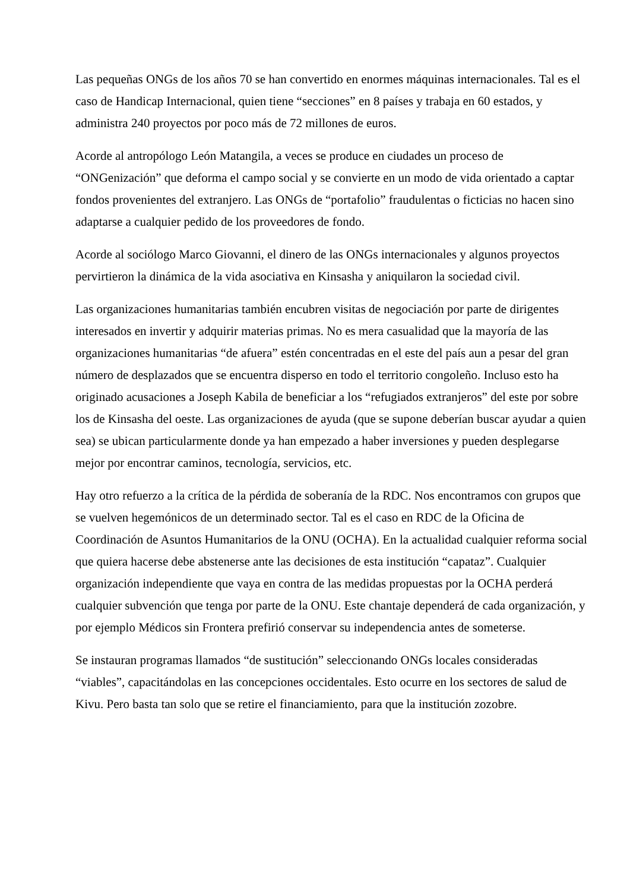Las pequeñas ONGs de los años 70 se han convertido en enormes máquinas internacionales. Tal es el caso de Handicap Internacional, quien tiene “secciones” en 8 países y trabaja en 60 estados, y administra 240 proyectos por poco más de 72 millones de euros.
Acorde al antropólogo León Matangila, a veces se produce en ciudades un proceso de “ONGenización” que deforma el campo social y se convierte en un modo de vida orientado a captar fondos provenientes del extranjero. Las ONGs de “portafolio” fraudulentas o ficticias no hacen sino adaptarse a cualquier pedido de los proveedores de fondo.
Acorde al sociólogo Marco Giovanni, el dinero de las ONGs internacionales y algunos proyectos pervirtieron la dinámica de la vida asociativa en Kinsasha y aniquilaron la sociedad civil.
Las organizaciones humanitarias también encubren visitas de negociación por parte de dirigentes interesados en invertir y adquirir materias primas. No es mera casualidad que la mayoría de las organizaciones humanitarias “de afuera” estén concentradas en el este del país aun a pesar del gran número de desplazados que se encuentra disperso en todo el territorio congoleño. Incluso esto ha originado acusaciones a Joseph Kabila de beneficiar a los “refugiados extranjeros” del este por sobre los de Kinsasha del oeste. Las organizaciones de ayuda (que se supone deberían buscar ayudar a quien sea) se ubican particularmente donde ya han empezado a haber inversiones y pueden desplegarse mejor por encontrar caminos, tecnología, servicios, etc.
Hay otro refuerzo a la crítica de la pérdida de soberanía de la RDC. Nos encontramos con grupos que se vuelven hegemónicos de un determinado sector. Tal es el caso en RDC de la Oficina de Coordinación de Asuntos Humanitarios de la ONU (OCHA). En la actualidad cualquier reforma social que quiera hacerse debe abstenerse ante las decisiones de esta institución “capataz”. Cualquier organización independiente que vaya en contra de las medidas propuestas por la OCHA perderá cualquier subvención que tenga por parte de la ONU. Este chantaje dependerá de cada organización, y por ejemplo Médicos sin Frontera prefirió conservar su independencia antes de someterse.
Se instauran programas llamados “de sustitución” seleccionando ONGs locales consideradas “viables”, capacitándolas en las concepciones occidentales. Esto ocurre en los sectores de salud de Kivu. Pero basta tan solo que se retire el financiamiento, para que la institución zozobre.